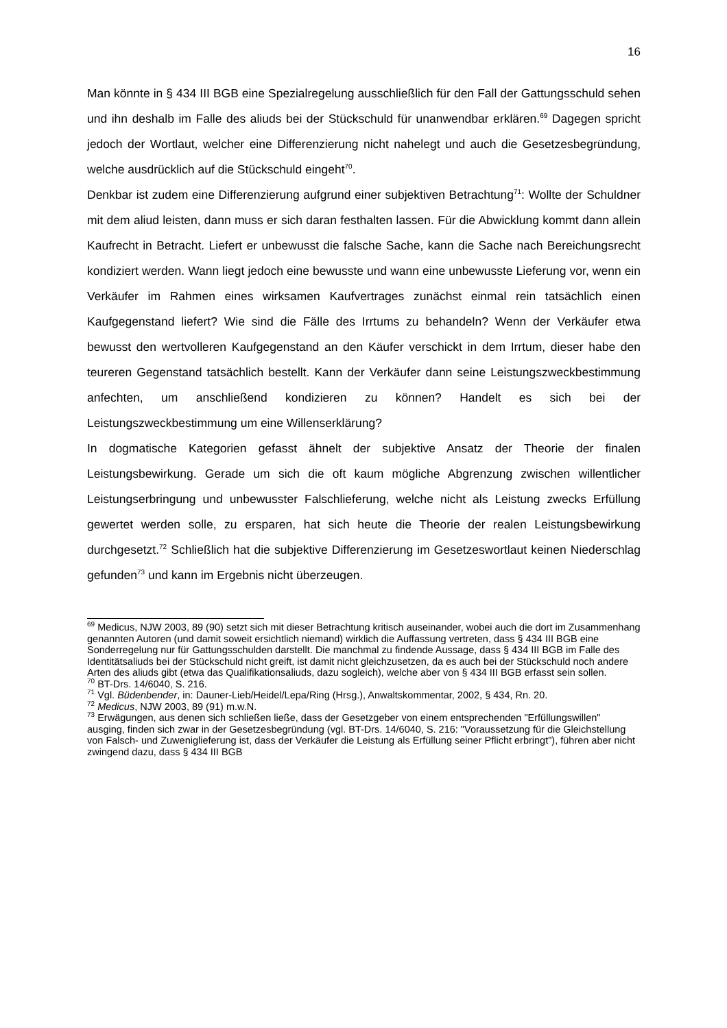16
Man könnte in § 434 III BGB eine Spezialregelung ausschließlich für den Fall der Gattungsschuld sehen und ihn deshalb im Falle des aliuds bei der Stückschuld für unanwendbar erklären.<sup>69</sup> Dagegen spricht jedoch der Wortlaut, welcher eine Differenzierung nicht nahelegt und auch die Gesetzesbegründung, welche ausdrücklich auf die Stückschuld eingeht<sup>70</sup>.
Denkbar ist zudem eine Differenzierung aufgrund einer subjektiven Betrachtung<sup>71</sup>: Wollte der Schuldner mit dem aliud leisten, dann muss er sich daran festhalten lassen. Für die Abwicklung kommt dann allein Kaufrecht in Betracht. Liefert er unbewusst die falsche Sache, kann die Sache nach Bereichungsrecht kondiziert werden. Wann liegt jedoch eine bewusste und wann eine unbewusste Lieferung vor, wenn ein Verkäufer im Rahmen eines wirksamen Kaufvertrages zunächst einmal rein tatsächlich einen Kaufgegenstand liefert? Wie sind die Fälle des Irrtums zu behandeln? Wenn der Verkäufer etwa bewusst den wertvolleren Kaufgegenstand an den Käufer verschickt in dem Irrtum, dieser habe den teureren Gegenstand tatsächlich bestellt. Kann der Verkäufer dann seine Leistungszweckbestimmung anfechten, um anschließend kondizieren zu können? Handelt es sich bei der Leistungszweckbestimmung um eine Willenserklärung?
In dogmatische Kategorien gefasst ähnelt der subjektive Ansatz der Theorie der finalen Leistungsbewirkung. Gerade um sich die oft kaum mögliche Abgrenzung zwischen willentlicher Leistungserbringung und unbewusster Falschlieferung, welche nicht als Leistung zwecks Erfüllung gewertet werden solle, zu ersparen, hat sich heute die Theorie der realen Leistungsbewirkung durchgesetzt.<sup>72</sup> Schließlich hat die subjektive Differenzierung im Gesetzeswortlaut keinen Niederschlag gefunden<sup>73</sup> und kann im Ergebnis nicht überzeugen.
<sup>69</sup> Medicus, NJW 2003, 89 (90) setzt sich mit dieser Betrachtung kritisch auseinander, wobei auch die dort im Zusammenhang genannten Autoren (und damit soweit ersichtlich niemand) wirklich die Auffassung vertreten, dass § 434 III BGB eine Sonderregelung nur für Gattungsschulden darstellt. Die manchmal zu findende Aussage, dass § 434 III BGB im Falle des Identitätsaliuds bei der Stückschuld nicht greift, ist damit nicht gleichzusetzen, da es auch bei der Stückschuld noch andere Arten des aliuds gibt (etwa das Qualifikationsaliuds, dazu sogleich), welche aber von § 434 III BGB erfasst sein sollen.
<sup>70</sup> BT-Drs. 14/6040, S. 216.
<sup>71</sup> Vgl. Büdenbender, in: Dauner-Lieb/Heidel/Lepa/Ring (Hrsg.), Anwaltskommentar, 2002, § 434, Rn. 20.
<sup>72</sup> Medicus, NJW 2003, 89 (91) m.w.N.
<sup>73</sup> Erwägungen, aus denen sich schließen ließe, dass der Gesetzgeber von einem entsprechenden "Erfüllungswillen" ausging, finden sich zwar in der Gesetzesbegründung (vgl. BT-Drs. 14/6040, S. 216: "Voraussetzung für die Gleichstellung von Falsch- und Zuweniglieferung ist, dass der Verkäufer die Leistung als Erfüllung seiner Pflicht erbringt"), führen aber nicht zwingend dazu, dass § 434 III BGB